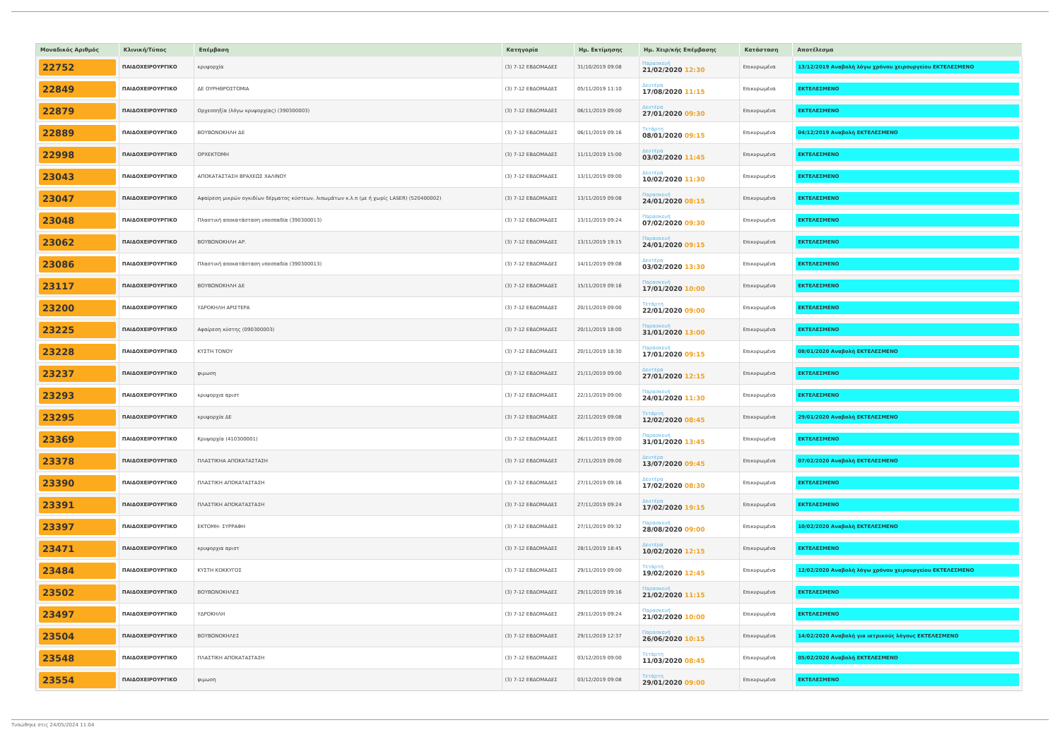| Μοναδικός Αριθμός | Κλινική/Τύπος | Επέμβαση | Κατηγορία | Ημ. Εκτίμησης | Ημ. Χειρ/κής Επέμβασης | Κατάσταση | Αποτέλεσμα |
| --- | --- | --- | --- | --- | --- | --- | --- |
| 22752 | ΠΑΙΔΟΧΕΙΡΟΥΡΓΙΚΟ | κρυψορχία | (3) 7-12 ΕΒΔΟΜΑΔΕΣ | 31/10/2019 09:08 | Παρασκευή 21/02/2020 12:30 | Επικυρωμένα | 13/12/2019 Αναβολή λόγω χρόνου χειρουργείου ΕΚΤΕΛΕΣΜΕΝΟ |
| 22849 | ΠΑΙΔΟΧΕΙΡΟΥΡΓΙΚΟ | ΔΕ ΟΥΡΗΘΡΟΣΤΟΜΙΑ | (3) 7-12 ΕΒΔΟΜΑΔΕΣ | 05/11/2019 11:10 | Δευτέρα 17/08/2020 11:15 | Επικυρωμένα | ΕΚΤΕΛΕΣΜΕΝΟ |
| 22879 | ΠΑΙΔΟΧΕΙΡΟΥΡΓΙΚΟ | Ορχεοπηξία (λόγω κρυψορχίας) (390300003) | (3) 7-12 ΕΒΔΟΜΑΔΕΣ | 06/11/2019 09:00 | Δευτέρα 27/01/2020 09:30 | Επικυρωμένα | ΕΚΤΕΛΕΣΜΕΝΟ |
| 22889 | ΠΑΙΔΟΧΕΙΡΟΥΡΓΙΚΟ | ΒΟΥΒΩΝΟΚΗΛΗ ΔΕ | (3) 7-12 ΕΒΔΟΜΑΔΕΣ | 06/11/2019 09:16 | Τετάρτη 08/01/2020 09:15 | Επικυρωμένα | 04/12/2019 Αναβολή ΕΚΤΕΛΕΣΜΕΝΟ |
| 22998 | ΠΑΙΔΟΧΕΙΡΟΥΡΓΙΚΟ | ΟΡΧΕΚΤΟΜΗ | (3) 7-12 ΕΒΔΟΜΑΔΕΣ | 11/11/2019 15:00 | Δευτέρα 03/02/2020 11:45 | Επικυρωμένα | ΕΚΤΕΛΕΣΜΕΝΟ |
| 23043 | ΠΑΙΔΟΧΕΙΡΟΥΡΓΙΚΟ | ΑΠΟΚΑΤΑΣΤΑΣΗ ΒΡΑΧΕΩΣ ΧΑΛΙΝΟΥ | (3) 7-12 ΕΒΔΟΜΑΔΕΣ | 13/11/2019 09:00 | Δευτέρα 10/02/2020 11:30 | Επικυρωμένα | ΕΚΤΕΛΕΣΜΕΝΟ |
| 23047 | ΠΑΙΔΟΧΕΙΡΟΥΡΓΙΚΟ | Αφαίρεση μικρών ογκιδίων δέρματος κύστεων, λιπωμάτων κ.λ.π (με ή χωρίς LASER) (520400002) | (3) 7-12 ΕΒΔΟΜΑΔΕΣ | 13/11/2019 09:08 | Παρασκευή 24/01/2020 08:15 | Επικυρωμένα | ΕΚΤΕΛΕΣΜΕΝΟ |
| 23048 | ΠΑΙΔΟΧΕΙΡΟΥΡΓΙΚΟ | Πλαστική αποκατάσταση υποσπαδία (390300013) | (3) 7-12 ΕΒΔΟΜΑΔΕΣ | 13/11/2019 09:24 | Παρασκευή 07/02/2020 09:30 | Επικυρωμένα | ΕΚΤΕΛΕΣΜΕΝΟ |
| 23062 | ΠΑΙΔΟΧΕΙΡΟΥΡΓΙΚΟ | ΒΟΥΒΩΝΟΚΗΛΗ ΑΡ. | (3) 7-12 ΕΒΔΟΜΑΔΕΣ | 13/11/2019 19:15 | Παρασκευή 24/01/2020 09:15 | Επικυρωμένα | ΕΚΤΕΛΕΣΜΕΝΟ |
| 23086 | ΠΑΙΔΟΧΕΙΡΟΥΡΓΙΚΟ | Πλαστική αποκατάσταση υποσπαδία (390300013) | (3) 7-12 ΕΒΔΟΜΑΔΕΣ | 14/11/2019 09:08 | Δευτέρα 03/02/2020 13:30 | Επικυρωμένα | ΕΚΤΕΛΕΣΜΕΝΟ |
| 23117 | ΠΑΙΔΟΧΕΙΡΟΥΡΓΙΚΟ | ΒΟΥΒΩΝΟΚΗΛΗ ΔΕ | (3) 7-12 ΕΒΔΟΜΑΔΕΣ | 15/11/2019 09:16 | Παρασκευή 17/01/2020 10:00 | Επικυρωμένα | ΕΚΤΕΛΕΣΜΕΝΟ |
| 23200 | ΠΑΙΔΟΧΕΙΡΟΥΡΓΙΚΟ | ΥΔΡΟΚΗΛΗ ΑΡΙΣΤΕΡΑ | (3) 7-12 ΕΒΔΟΜΑΔΕΣ | 20/11/2019 09:00 | Τετάρτη 22/01/2020 09:00 | Επικυρωμένα | ΕΚΤΕΛΕΣΜΕΝΟ |
| 23225 | ΠΑΙΔΟΧΕΙΡΟΥΡΓΙΚΟ | Αφαίρεση κύστης (090300003) | (3) 7-12 ΕΒΔΟΜΑΔΕΣ | 20/11/2019 18:00 | Παρασκευή 31/01/2020 13:00 | Επικυρωμένα | ΕΚΤΕΛΕΣΜΕΝΟ |
| 23228 | ΠΑΙΔΟΧΕΙΡΟΥΡΓΙΚΟ | ΚΥΣΤΗ ΤΟΝΟΥ | (3) 7-12 ΕΒΔΟΜΑΔΕΣ | 20/11/2019 18:30 | Παρασκευή 17/01/2020 09:15 | Επικυρωμένα | 08/01/2020 Αναβολή ΕΚΤΕΛΕΣΜΕΝΟ |
| 23237 | ΠΑΙΔΟΧΕΙΡΟΥΡΓΙΚΟ | φιμωση | (3) 7-12 ΕΒΔΟΜΑΔΕΣ | 21/11/2019 09:00 | Δευτέρα 27/01/2020 12:15 | Επικυρωμένα | ΕΚΤΕΛΕΣΜΕΝΟ |
| 23293 | ΠΑΙΔΟΧΕΙΡΟΥΡΓΙΚΟ | κρυψορχια αριστ | (3) 7-12 ΕΒΔΟΜΑΔΕΣ | 22/11/2019 09:00 | Παρασκευή 24/01/2020 11:30 | Επικυρωμένα | ΕΚΤΕΛΕΣΜΕΝΟ |
| 23295 | ΠΑΙΔΟΧΕΙΡΟΥΡΓΙΚΟ | κρυψορχία ΔΕ | (3) 7-12 ΕΒΔΟΜΑΔΕΣ | 22/11/2019 09:08 | Τετάρτη 12/02/2020 08:45 | Επικυρωμένα | 29/01/2020 Αναβολή ΕΚΤΕΛΕΣΜΕΝΟ |
| 23369 | ΠΑΙΔΟΧΕΙΡΟΥΡΓΙΚΟ | Κρυψορχία (410300001) | (3) 7-12 ΕΒΔΟΜΑΔΕΣ | 26/11/2019 09:00 | Παρασκευή 31/01/2020 13:45 | Επικυρωμένα | ΕΚΤΕΛΕΣΜΕΝΟ |
| 23378 | ΠΑΙΔΟΧΕΙΡΟΥΡΓΙΚΟ | ΠΛΑΣΤΙΚΗΑ ΑΠΟΚΑΤΑΣΤΑΣΗ | (3) 7-12 ΕΒΔΟΜΑΔΕΣ | 27/11/2019 09:00 | Δευτέρα 13/07/2020 09:45 | Επικυρωμένα | 07/02/2020 Αναβολή ΕΚΤΕΛΕΣΜΕΝΟ |
| 23390 | ΠΑΙΔΟΧΕΙΡΟΥΡΓΙΚΟ | ΠΛΑΣΤΙΚΗ ΑΠΟΚΑΤΑΣΤΑΣΗ | (3) 7-12 ΕΒΔΟΜΑΔΕΣ | 27/11/2019 09:16 | Δευτέρα 17/02/2020 08:30 | Επικυρωμένα | ΕΚΤΕΛΕΣΜΕΝΟ |
| 23391 | ΠΑΙΔΟΧΕΙΡΟΥΡΓΙΚΟ | ΠΛΑΣΤΙΚΗ ΑΠΟΚΑΤΑΣΤΑΣΗ | (3) 7-12 ΕΒΔΟΜΑΔΕΣ | 27/11/2019 09:24 | Δευτέρα 17/02/2020 19:15 | Επικυρωμένα | ΕΚΤΕΛΕΣΜΕΝΟ |
| 23397 | ΠΑΙΔΟΧΕΙΡΟΥΡΓΙΚΟ | ΕΚΤΟΜΗ- ΣΥΡΡΑΦΗ | (3) 7-12 ΕΒΔΟΜΑΔΕΣ | 27/11/2019 09:32 | Παρασκευή 28/08/2020 09:00 | Επικυρωμένα | 10/02/2020 Αναβολή ΕΚΤΕΛΕΣΜΕΝΟ |
| 23471 | ΠΑΙΔΟΧΕΙΡΟΥΡΓΙΚΟ | κρυψορχια αριστ | (3) 7-12 ΕΒΔΟΜΑΔΕΣ | 28/11/2019 18:45 | Δευτέρα 10/02/2020 12:15 | Επικυρωμένα | ΕΚΤΕΛΕΣΜΕΝΟ |
| 23484 | ΠΑΙΔΟΧΕΙΡΟΥΡΓΙΚΟ | ΚΥΣΤΗ ΚΟΚΚΥΓΟΣ | (3) 7-12 ΕΒΔΟΜΑΔΕΣ | 29/11/2019 09:00 | Τετάρτη 19/02/2020 12:45 | Επικυρωμένα | 12/02/2020 Αναβολή λόγω χρόνου χειρουργείου ΕΚΤΕΛΕΣΜΕΝΟ |
| 23502 | ΠΑΙΔΟΧΕΙΡΟΥΡΓΙΚΟ | ΒΟΥΒΩΝΟΚΗΛΕΣ | (3) 7-12 ΕΒΔΟΜΑΔΕΣ | 29/11/2019 09:16 | Παρασκευή 21/02/2020 11:15 | Επικυρωμένα | ΕΚΤΕΛΕΣΜΕΝΟ |
| 23497 | ΠΑΙΔΟΧΕΙΡΟΥΡΓΙΚΟ | ΥΔΡΟΚΗΛΗ | (3) 7-12 ΕΒΔΟΜΑΔΕΣ | 29/11/2019 09:24 | Παρασκευή 21/02/2020 10:00 | Επικυρωμένα | ΕΚΤΕΛΕΣΜΕΝΟ |
| 23504 | ΠΑΙΔΟΧΕΙΡΟΥΡΓΙΚΟ | ΒΟΥΒΩΝΟΚΗΛΕΣ | (3) 7-12 ΕΒΔΟΜΑΔΕΣ | 29/11/2019 12:37 | Παρασκευή 26/06/2020 10:15 | Επικυρωμένα | 14/02/2020 Αναβολή για ιατρικούς λόγους ΕΚΤΕΛΕΣΜΕΝΟ |
| 23548 | ΠΑΙΔΟΧΕΙΡΟΥΡΓΙΚΟ | ΠΛΑΣΤΙΚΗ ΑΠΟΚΑΤΑΣΤΑΣΗ | (3) 7-12 ΕΒΔΟΜΑΔΕΣ | 03/12/2019 09:00 | Τετάρτη 11/03/2020 08:45 | Επικυρωμένα | 05/02/2020 Αναβολή ΕΚΤΕΛΕΣΜΕΝΟ |
| 23554 | ΠΑΙΔΟΧΕΙΡΟΥΡΓΙΚΟ | φιμωση | (3) 7-12 ΕΒΔΟΜΑΔΕΣ | 03/12/2019 09:08 | Τετάρτη 29/01/2020 09:00 | Επικυρωμένα | ΕΚΤΕΛΕΣΜΕΝΟ |
Τυπώθηκε στις 24/05/2024 11:04